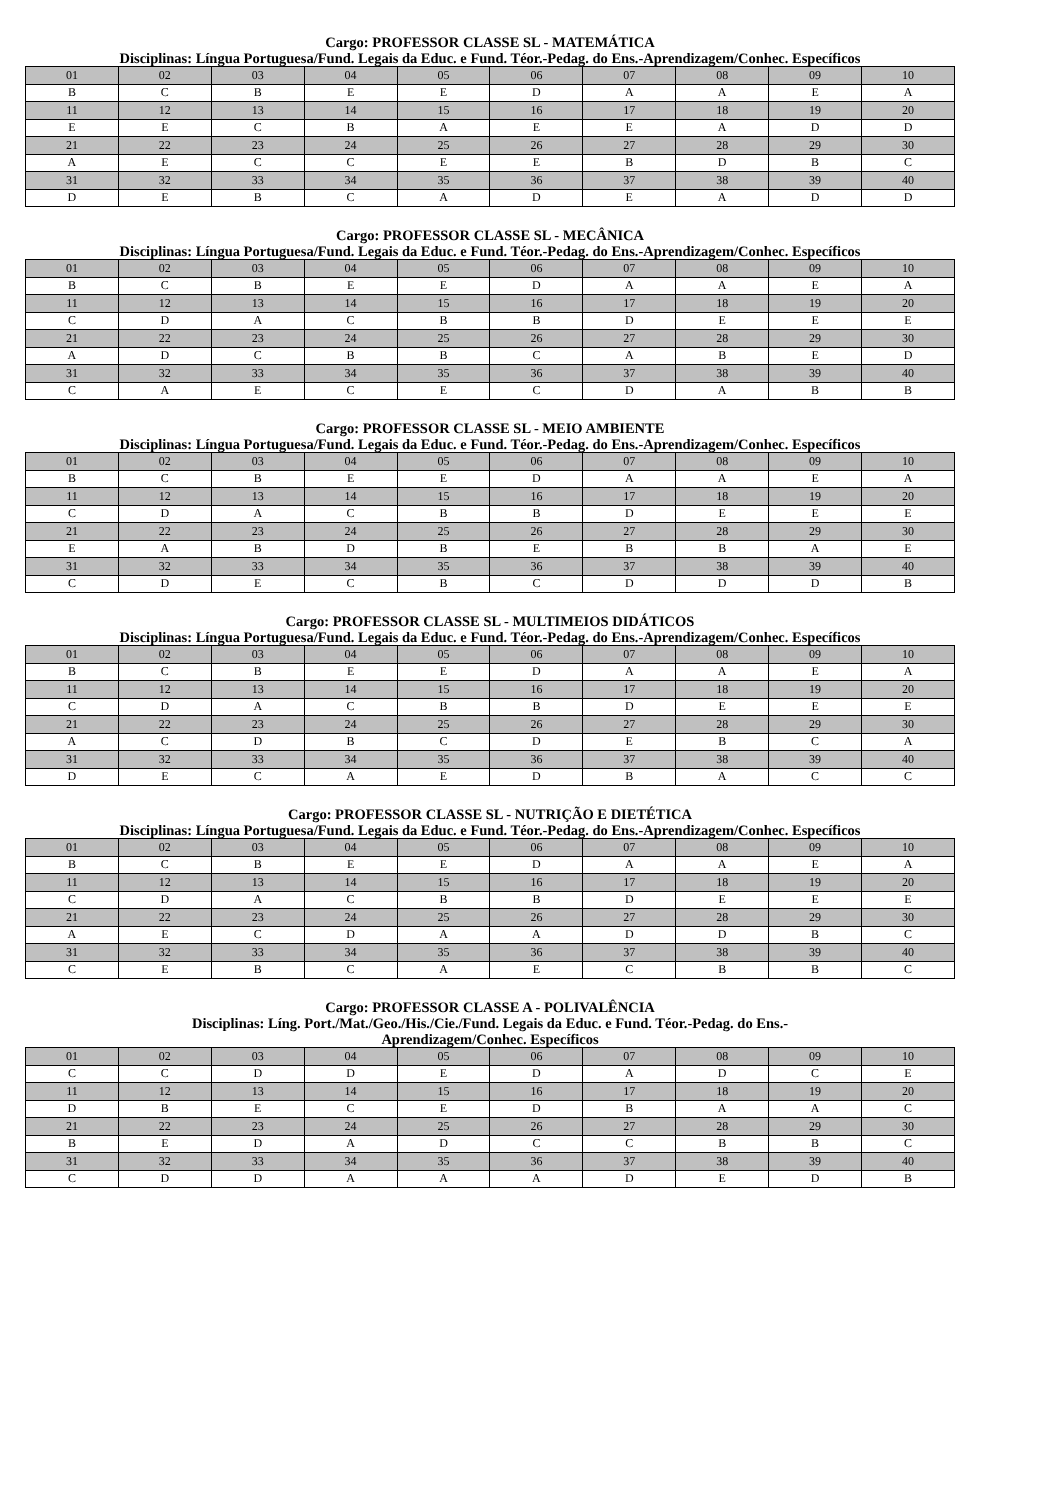Cargo: PROFESSOR CLASSE SL - MATEMÁTICA
Disciplinas: Língua Portuguesa/Fund. Legais da Educ. e Fund. Téor.-Pedag. do Ens.-Aprendizagem/Conhec. Específicos
| 01 | 02 | 03 | 04 | 05 | 06 | 07 | 08 | 09 | 10 |
| B | C | B | E | E | D | A | A | E | A |
| 11 | 12 | 13 | 14 | 15 | 16 | 17 | 18 | 19 | 20 |
| E | E | C | B | A | E | E | A | D | D |
| 21 | 22 | 23 | 24 | 25 | 26 | 27 | 28 | 29 | 30 |
| A | E | C | C | E | E | B | D | B | C |
| 31 | 32 | 33 | 34 | 35 | 36 | 37 | 38 | 39 | 40 |
| D | E | B | C | A | D | E | A | D | D |
Cargo: PROFESSOR CLASSE SL - MECÂNICA
Disciplinas: Língua Portuguesa/Fund. Legais da Educ. e Fund. Téor.-Pedag. do Ens.-Aprendizagem/Conhec. Específicos
| 01 | 02 | 03 | 04 | 05 | 06 | 07 | 08 | 09 | 10 |
| B | C | B | E | E | D | A | A | E | A |
| 11 | 12 | 13 | 14 | 15 | 16 | 17 | 18 | 19 | 20 |
| C | D | A | C | B | B | D | E | E | E |
| 21 | 22 | 23 | 24 | 25 | 26 | 27 | 28 | 29 | 30 |
| A | D | C | B | B | C | A | B | E | D |
| 31 | 32 | 33 | 34 | 35 | 36 | 37 | 38 | 39 | 40 |
| C | A | E | C | E | C | D | A | B | B |
Cargo: PROFESSOR CLASSE SL - MEIO AMBIENTE
Disciplinas: Língua Portuguesa/Fund. Legais da Educ. e Fund. Téor.-Pedag. do Ens.-Aprendizagem/Conhec. Específicos
| 01 | 02 | 03 | 04 | 05 | 06 | 07 | 08 | 09 | 10 |
| B | C | B | E | E | D | A | A | E | A |
| 11 | 12 | 13 | 14 | 15 | 16 | 17 | 18 | 19 | 20 |
| C | D | A | C | B | B | D | E | E | E |
| 21 | 22 | 23 | 24 | 25 | 26 | 27 | 28 | 29 | 30 |
| E | A | B | D | B | E | B | B | A | E |
| 31 | 32 | 33 | 34 | 35 | 36 | 37 | 38 | 39 | 40 |
| C | D | E | C | B | C | D | D | D | B |
Cargo: PROFESSOR CLASSE SL - MULTIMEIOS DIDÁTICOS
Disciplinas: Língua Portuguesa/Fund. Legais da Educ. e Fund. Téor.-Pedag. do Ens.-Aprendizagem/Conhec. Específicos
| 01 | 02 | 03 | 04 | 05 | 06 | 07 | 08 | 09 | 10 |
| B | C | B | E | E | D | A | A | E | A |
| 11 | 12 | 13 | 14 | 15 | 16 | 17 | 18 | 19 | 20 |
| C | D | A | C | B | B | D | E | E | E |
| 21 | 22 | 23 | 24 | 25 | 26 | 27 | 28 | 29 | 30 |
| A | C | D | B | C | D | E | B | C | A |
| 31 | 32 | 33 | 34 | 35 | 36 | 37 | 38 | 39 | 40 |
| D | E | C | A | E | D | B | A | C | C |
Cargo: PROFESSOR CLASSE SL - NUTRIÇÃO E DIETÉTICA
Disciplinas: Língua Portuguesa/Fund. Legais da Educ. e Fund. Téor.-Pedag. do Ens.-Aprendizagem/Conhec. Específicos
| 01 | 02 | 03 | 04 | 05 | 06 | 07 | 08 | 09 | 10 |
| B | C | B | E | E | D | A | A | E | A |
| 11 | 12 | 13 | 14 | 15 | 16 | 17 | 18 | 19 | 20 |
| C | D | A | C | B | B | D | E | E | E |
| 21 | 22 | 23 | 24 | 25 | 26 | 27 | 28 | 29 | 30 |
| A | E | C | D | A | A | D | D | B | C |
| 31 | 32 | 33 | 34 | 35 | 36 | 37 | 38 | 39 | 40 |
| C | E | B | C | A | E | C | B | B | C |
Cargo: PROFESSOR CLASSE A - POLIVALÊNCIA
Disciplinas: Líng. Port./Mat./Geo./His./Cie./Fund. Legais da Educ. e Fund. Téor.-Pedag. do Ens.-
Aprendizagem/Conhec. Específicos
| 01 | 02 | 03 | 04 | 05 | 06 | 07 | 08 | 09 | 10 |
| C | C | D | D | E | D | A | D | C | E |
| 11 | 12 | 13 | 14 | 15 | 16 | 17 | 18 | 19 | 20 |
| D | B | E | C | E | D | B | A | A | C |
| 21 | 22 | 23 | 24 | 25 | 26 | 27 | 28 | 29 | 30 |
| B | E | D | A | D | C | C | B | B | C |
| 31 | 32 | 33 | 34 | 35 | 36 | 37 | 38 | 39 | 40 |
| C | D | D | A | A | A | D | E | D | B |